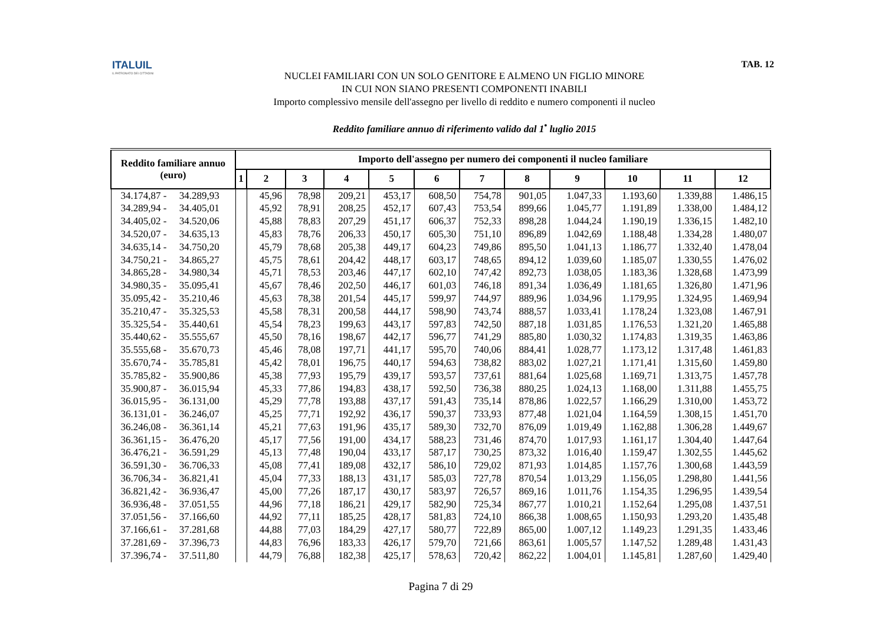ITALUIL
IL PATRONATO DEI CITTADINI
TAB. 12
NUCLEI FAMILIARI CON UN SOLO GENITORE E ALMENO UN FIGLIO MINORE
IN CUI NON SIANO PRESENTI COMPONENTI INABILI
Importo complessivo mensile dell'assegno per livello di reddito e numero componenti il nucleo
Reddito familiare annuo di riferimento valido dal 1<sup>•</sup> luglio 2015
| Reddito familiare annuo (euro) | Importo dell'assegno per numero dei componenti il nucleo familiare | | | | | | | | | | | |
| --- | --- | --- | --- | --- | --- | --- | --- | --- | --- | --- | --- | --- |
| | 1 | 2 | 3 | 4 | 5 | 6 | 7 | 8 | 9 | 10 | 11 | 12 |
| 34.174,87 - 34.289,93 | | 45,96 | 78,98 | 209,21 | 453,17 | 608,50 | 754,78 | 901,05 | 1.047,33 | 1.193,60 | 1.339,88 | 1.486,15 |
| 34.289,94 - 34.405,01 | | 45,92 | 78,91 | 208,25 | 452,17 | 607,43 | 753,54 | 899,66 | 1.045,77 | 1.191,89 | 1.338,00 | 1.484,12 |
| 34.405,02 - 34.520,06 | | 45,88 | 78,83 | 207,29 | 451,17 | 606,37 | 752,33 | 898,28 | 1.044,24 | 1.190,19 | 1.336,15 | 1.482,10 |
| 34.520,07 - 34.635,13 | | 45,83 | 78,76 | 206,33 | 450,17 | 605,30 | 751,10 | 896,89 | 1.042,69 | 1.188,48 | 1.334,28 | 1.480,07 |
| 34.635,14 - 34.750,20 | | 45,79 | 78,68 | 205,38 | 449,17 | 604,23 | 749,86 | 895,50 | 1.041,13 | 1.186,77 | 1.332,40 | 1.478,04 |
| 34.750,21 - 34.865,27 | | 45,75 | 78,61 | 204,42 | 448,17 | 603,17 | 748,65 | 894,12 | 1.039,60 | 1.185,07 | 1.330,55 | 1.476,02 |
| 34.865,28 - 34.980,34 | | 45,71 | 78,53 | 203,46 | 447,17 | 602,10 | 747,42 | 892,73 | 1.038,05 | 1.183,36 | 1.328,68 | 1.473,99 |
| 34.980,35 - 35.095,41 | | 45,67 | 78,46 | 202,50 | 446,17 | 601,03 | 746,18 | 891,34 | 1.036,49 | 1.181,65 | 1.326,80 | 1.471,96 |
| 35.095,42 - 35.210,46 | | 45,63 | 78,38 | 201,54 | 445,17 | 599,97 | 744,97 | 889,96 | 1.034,96 | 1.179,95 | 1.324,95 | 1.469,94 |
| 35.210,47 - 35.325,53 | | 45,58 | 78,31 | 200,58 | 444,17 | 598,90 | 743,74 | 888,57 | 1.033,41 | 1.178,24 | 1.323,08 | 1.467,91 |
| 35.325,54 - 35.440,61 | | 45,54 | 78,23 | 199,63 | 443,17 | 597,83 | 742,50 | 887,18 | 1.031,85 | 1.176,53 | 1.321,20 | 1.465,88 |
| 35.440,62 - 35.555,67 | | 45,50 | 78,16 | 198,67 | 442,17 | 596,77 | 741,29 | 885,80 | 1.030,32 | 1.174,83 | 1.319,35 | 1.463,86 |
| 35.555,68 - 35.670,73 | | 45,46 | 78,08 | 197,71 | 441,17 | 595,70 | 740,06 | 884,41 | 1.028,77 | 1.173,12 | 1.317,48 | 1.461,83 |
| 35.670,74 - 35.785,81 | | 45,42 | 78,01 | 196,75 | 440,17 | 594,63 | 738,82 | 883,02 | 1.027,21 | 1.171,41 | 1.315,60 | 1.459,80 |
| 35.785,82 - 35.900,86 | | 45,38 | 77,93 | 195,79 | 439,17 | 593,57 | 737,61 | 881,64 | 1.025,68 | 1.169,71 | 1.313,75 | 1.457,78 |
| 35.900,87 - 36.015,94 | | 45,33 | 77,86 | 194,83 | 438,17 | 592,50 | 736,38 | 880,25 | 1.024,13 | 1.168,00 | 1.311,88 | 1.455,75 |
| 36.015,95 - 36.131,00 | | 45,29 | 77,78 | 193,88 | 437,17 | 591,43 | 735,14 | 878,86 | 1.022,57 | 1.166,29 | 1.310,00 | 1.453,72 |
| 36.131,01 - 36.246,07 | | 45,25 | 77,71 | 192,92 | 436,17 | 590,37 | 733,93 | 877,48 | 1.021,04 | 1.164,59 | 1.308,15 | 1.451,70 |
| 36.246,08 - 36.361,14 | | 45,21 | 77,63 | 191,96 | 435,17 | 589,30 | 732,70 | 876,09 | 1.019,49 | 1.162,88 | 1.306,28 | 1.449,67 |
| 36.361,15 - 36.476,20 | | 45,17 | 77,56 | 191,00 | 434,17 | 588,23 | 731,46 | 874,70 | 1.017,93 | 1.161,17 | 1.304,40 | 1.447,64 |
| 36.476,21 - 36.591,29 | | 45,13 | 77,48 | 190,04 | 433,17 | 587,17 | 730,25 | 873,32 | 1.016,40 | 1.159,47 | 1.302,55 | 1.445,62 |
| 36.591,30 - 36.706,33 | | 45,08 | 77,41 | 189,08 | 432,17 | 586,10 | 729,02 | 871,93 | 1.014,85 | 1.157,76 | 1.300,68 | 1.443,59 |
| 36.706,34 - 36.821,41 | | 45,04 | 77,33 | 188,13 | 431,17 | 585,03 | 727,78 | 870,54 | 1.013,29 | 1.156,05 | 1.298,80 | 1.441,56 |
| 36.821,42 - 36.936,47 | | 45,00 | 77,26 | 187,17 | 430,17 | 583,97 | 726,57 | 869,16 | 1.011,76 | 1.154,35 | 1.296,95 | 1.439,54 |
| 36.936,48 - 37.051,55 | | 44,96 | 77,18 | 186,21 | 429,17 | 582,90 | 725,34 | 867,77 | 1.010,21 | 1.152,64 | 1.295,08 | 1.437,51 |
| 37.051,56 - 37.166,60 | | 44,92 | 77,11 | 185,25 | 428,17 | 581,83 | 724,10 | 866,38 | 1.008,65 | 1.150,93 | 1.293,20 | 1.435,48 |
| 37.166,61 - 37.281,68 | | 44,88 | 77,03 | 184,29 | 427,17 | 580,77 | 722,89 | 865,00 | 1.007,12 | 1.149,23 | 1.291,35 | 1.433,46 |
| 37.281,69 - 37.396,73 | | 44,83 | 76,96 | 183,33 | 426,17 | 579,70 | 721,66 | 863,61 | 1.005,57 | 1.147,52 | 1.289,48 | 1.431,43 |
| 37.396,74 - 37.511,80 | | 44,79 | 76,88 | 182,38 | 425,17 | 578,63 | 720,42 | 862,22 | 1.004,01 | 1.145,81 | 1.287,60 | 1.429,40 |
Pagina 7 di 29